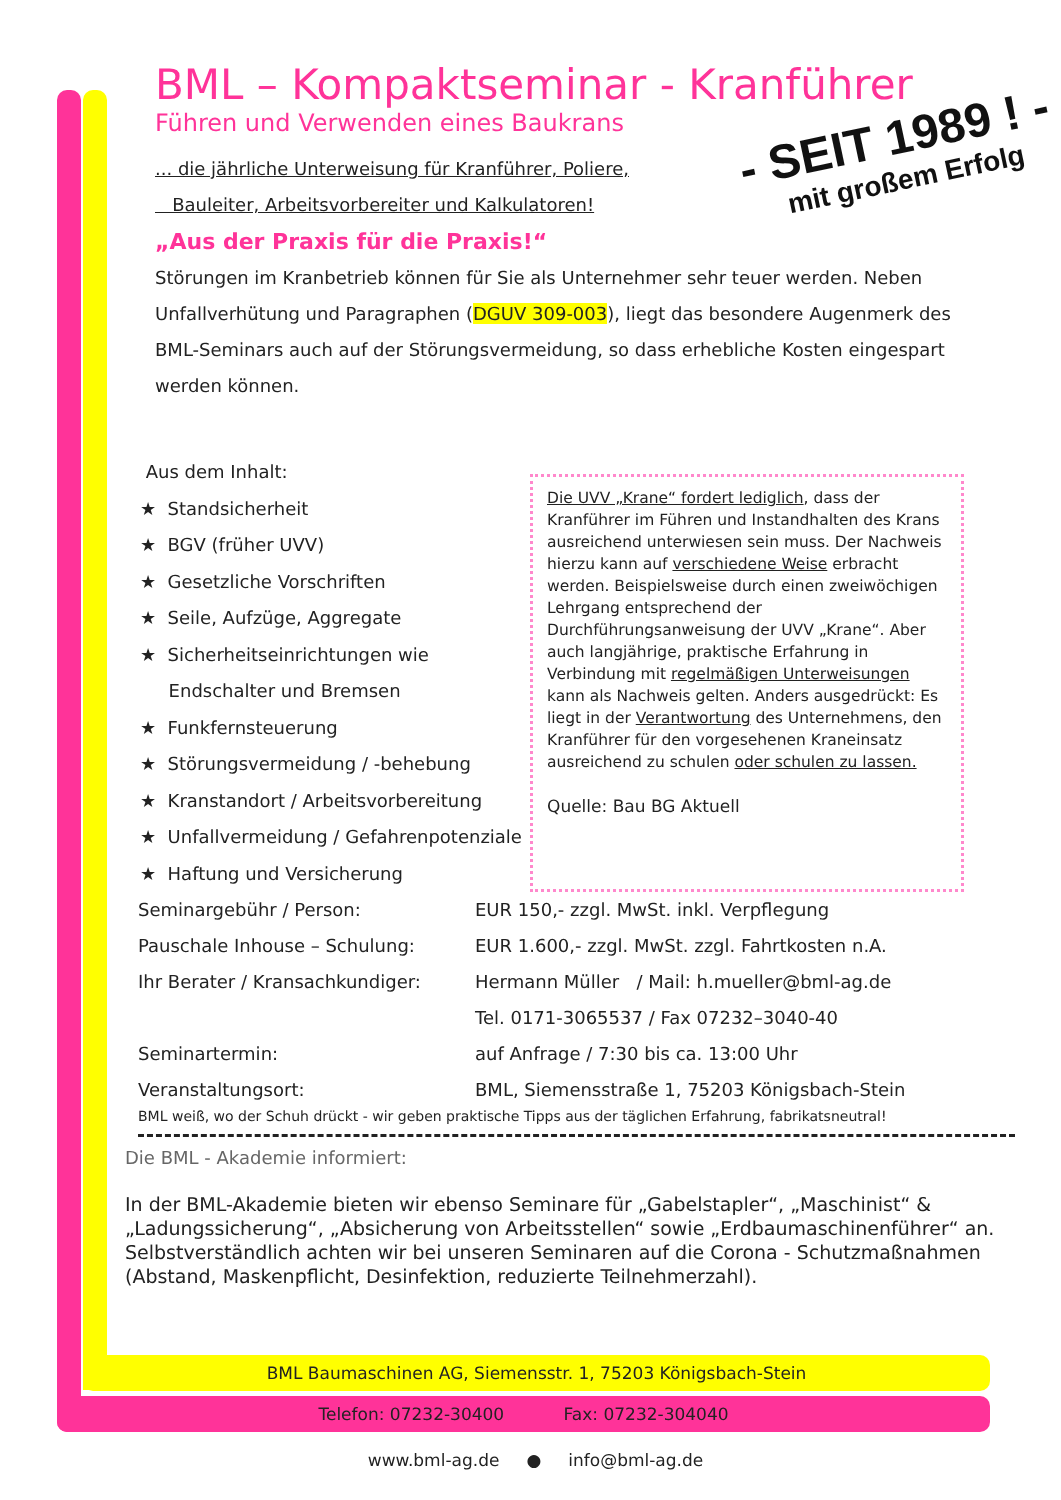- SEIT 1989 ! -
mit großem Erfolg
BML – Kompaktseminar - Kranführer
Führen und Verwenden eines Baukrans
... die jährliche Unterweisung für Kranführer, Poliere,
Bauleiter, Arbeitsvorbereiter und Kalkulatoren!
„Aus der Praxis für die Praxis!“
Störungen im Kranbetrieb können für Sie als Unternehmer sehr teuer werden. Neben Unfallverhütung und Paragraphen (DGUV 309-003), liegt das besondere Augenmerk des BML-Seminars auch auf der Störungsvermeidung, so dass erhebliche Kosten eingespart werden können.
Aus dem Inhalt:
★ Standsicherheit
★ BGV (früher UVV)
★ Gesetzliche Vorschriften
★ Seile, Aufzüge, Aggregate
★ Sicherheitseinrichtungen wie
Endschalter und Bremsen
★ Funkfernsteuerung
★ Störungsvermeidung / -behebung
★ Kranstandort / Arbeitsvorbereitung
★ Unfallvermeidung / Gefahrenpotenziale
★ Haftung und Versicherung
Die UVV „Krane“ fordert lediglich, dass der Kranführer im Führen und Instandhalten des Krans ausreichend unterwiesen sein muss. Der Nachweis hierzu kann auf verschiedene Weise erbracht werden. Beispielsweise durch einen zweiwöchigen Lehrgang entsprechend der Durchführungsanweisung der UVV „Krane“. Aber auch langjährige, praktische Erfahrung in Verbindung mit regelmäßigen Unterweisungen kann als Nachweis gelten. Anders ausgedrückt: Es liegt in der Verantwortung des Unternehmens, den Kranführer für den vorgesehenen Kraneinsatz ausreichend zu schulen oder schulen zu lassen.
Quelle: Bau BG Aktuell
Seminargebühr / Person: EUR 150,- zzgl. MwSt. inkl. Verpflegung
Pauschale Inhouse – Schulung: EUR 1.600,- zzgl. MwSt. zzgl. Fahrtkosten n.A.
Ihr Berater / Kransachkundiger: Hermann Müller / Mail: h.mueller@bml-ag.de
Tel. 0171-3065537 / Fax 07232–3040-40
Seminartermin: auf Anfrage / 7:30 bis ca. 13:00 Uhr
Veranstaltungsort: BML, Siemensstraße 1, 75203 Königsbach-Stein
BML weiß, wo der Schuh drückt - wir geben praktische Tipps aus der täglichen Erfahrung, fabrikatsneutral!
Die BML - Akademie informiert:
In der BML-Akademie bieten wir ebenso Seminare für „Gabelstapler“, „Maschinist“ & „Ladungssicherung“, „Absicherung von Arbeitsstellen“ sowie „Erdbaumaschinenführer“ an.
Selbstverständlich achten wir bei unseren Seminaren auf die Corona - Schutzmaßnahmen (Abstand, Maskenpflicht, Desinfektion, reduzierte Teilnehmerzahl).
BML Baumaschinen AG, Siemensstr. 1, 75203 Königsbach-Stein
Telefon: 07232-30400 Fax: 07232-304040
www.bml-ag.de ● info@bml-ag.de